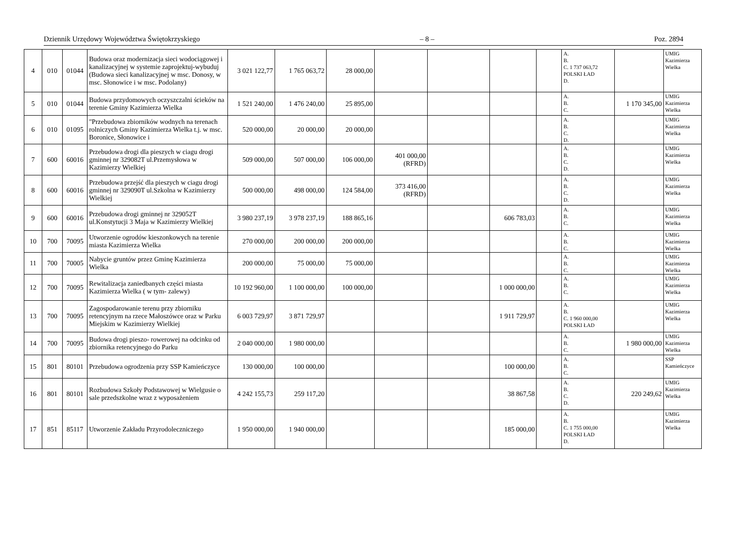Dziennik Urzędowy Województwa Świętokrzyskiego – 8 – Poz. 2894
| 4 | 010 | 01044 | Budowa oraz modernizacja sieci wodociągowej i kanalizacyjnej w systemie zaprojektuj-wybuduj (Budowa sieci kanalizacyjnej w msc. Donosy, w msc. Słonowice i w msc. Podolany) | 3 021 122,77 | 1 765 063,72 | 28 000,00 | | | | | A. B. C. 1 737 063,72 POLSKI ŁAD D. | | UMIG Kazimierza Wielka |
| 5 | 010 | 01044 | Budowa przydomowych oczyszczalni ścieków na terenie Gminy Kazimierza Wielka | 1 521 240,00 | 1 476 240,00 | 25 895,00 | | | | | A. B. C. | 1 170 345,00 | UMIG Kazimierza Wielka |
| 6 | 010 | 01095 | "Przebudowa zbiorników wodnych na terenach rolniczych Gminy Kazimierza Wielka t.j. w msc. Boronice, Słonowice i | 520 000,00 | 20 000,00 | 20 000,00 | | | | | A. B. C. D. | | UMIG Kazimierza Wielka |
| 7 | 600 | 60016 | Przebudowa drogi dla pieszych w ciagu drogi gminnej nr 329082T ul.Przemysłowa w Kazimierzy Wielkiej | 509 000,00 | 507 000,00 | 106 000,00 | 401 000,00 (RFRD) | | | | A. B. C. D. | | UMIG Kazimierza Wielka |
| 8 | 600 | 60016 | Przebudowa przejść dla pieszych w ciagu drogi gminnej nr 329090T ul.Szkolna w Kazimierzy Wielkiej | 500 000,00 | 498 000,00 | 124 584,00 | 373 416,00 (RFRD) | | | | A. B. C. D. | | UMIG Kazimierza Wielka |
| 9 | 600 | 60016 | Przebudowa drogi gminnej nr 329052T ul.Konstytucji 3 Maja w Kazimierzy Wielkiej | 3 980 237,19 | 3 978 237,19 | 188 865,16 | | | 606 783,03 | | A. B. C. | | UMIG Kazimierza Wielka |
| 10 | 700 | 70095 | Utworzenie ogrodów kieszonkowych na terenie miasta Kazimierza Wielka | 270 000,00 | 200 000,00 | 200 000,00 | | | | | A. B. C. | | UMIG Kazimierza Wielka |
| 11 | 700 | 70005 | Nabycie gruntów przez Gminę Kazimierza Wielka | 200 000,00 | 75 000,00 | 75 000,00 | | | | | A. B. C. | | UMIG Kazimierza Wielka |
| 12 | 700 | 70095 | Rewitalizacja zaniedbanych części miasta Kazimierza Wielka ( w tym- zalewy) | 10 192 960,00 | 1 100 000,00 | 100 000,00 | | | 1 000 000,00 | | A. B. C. | | UMIG Kazimierza Wielka |
| 13 | 700 | 70095 | Zagospodarowanie terenu przy zbiorniku retencyjnym na rzece Małoszówce oraz w Parku Miejskim w Kazimierzy Wielkiej | 6 003 729,97 | 3 871 729,97 | | | | 1 911 729,97 | | A. B. C. 1 960 000,00 POLSKI ŁAD | | UMIG Kazimierza Wielka |
| 14 | 700 | 70095 | Budowa drogi pieszo- rowerowej na odcinku od zbiornika retencyjnego do Parku | 2 040 000,00 | 1 980 000,00 | | | | | | A. B. C. | 1 980 000,00 | UMIG Kazimierza Wielka |
| 15 | 801 | 80101 | Przebudowa ogrodzenia przy SSP Kamieńczyce | 130 000,00 | 100 000,00 | | | | 100 000,00 | | A. B. C. | | SSP Kamieńczyce |
| 16 | 801 | 80101 | Rozbudowa Szkoły Podstawowej w Wielgusie o sale przedszkolne wraz z wyposażeniem | 4 242 155,73 | 259 117,20 | | | | 38 867,58 | | A. B. C. D. | 220 249,62 | UMIG Kazimierza Wielka |
| 17 | 851 | 85117 | Utworzenie Zakładu Przyrodoleczniczego | 1 950 000,00 | 1 940 000,00 | | | | 185 000,00 | | A. B. C. 1 755 000,00 POLSKI ŁAD D. | | UMIG Kazimierza Wielka |